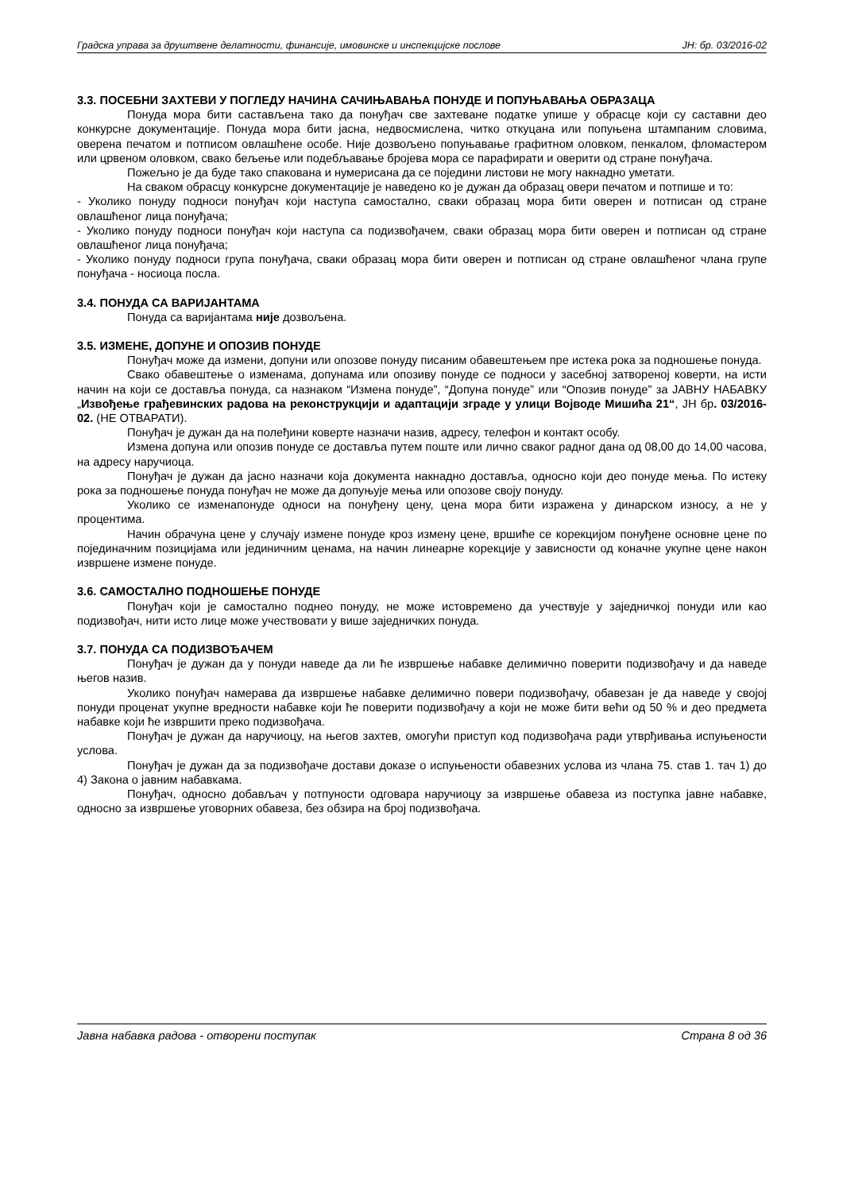Градска управа за друштвене делатности, финансије, имовинске и инспекцијске послове ЈН: бр. 03/2016-02
3.3. ПОСЕБНИ ЗАХТЕВИ У ПОГЛЕДУ НАЧИНА САЧИЊАВАЊА ПОНУДЕ И ПОПУЊАВАЊА ОБРАЗАЦА
Понуда мора бити састављена тако да понуђач све захтеване податке упише у обрасце који су саставни део конкурсне документације. Понуда мора бити јасна, недвосмислена, читко откуцана или попуњена штампаним словима, оверена печатом и потписом овлашћене особе. Није дозвољено попуњавање графитном оловком, пенкалом, фломастером или црвеном оловком, свако бељење или подебљавање бројева мора се парафирати и оверити од стране понуђача.
Пожељно је да буде тако спакована и нумерисана да се поједини листови не могу накнадно уметати.
На сваком обрасцу конкурсне документације је наведено ко је дужан да образац овери печатом и потпише и то:
- Уколико понуду подноси понуђач који наступа самостално, сваки образац мора бити оверен и потписан од стране овлашћеног лица понуђача;
- Уколико понуду подноси понуђач који наступа са подизвођачем, сваки образац мора бити оверен и потписан од стране овлашћеног лица понуђача;
- Уколико понуду подноси група понуђача, сваки образац мора бити оверен и потписан од стране овлашћеног члана групе понуђача - носиоца посла.
3.4. ПОНУДА СА ВАРИЈАНТАМА
Понуда са варијантама није дозвољена.
3.5. ИЗМЕНЕ, ДОПУНЕ И ОПОЗИВ ПОНУДЕ
Понуђач може да измени, допуни или опозове понуду писаним обавештењем пре истека рока за подношење понуда.
Свако обавештење о изменама, допунама или опозиву понуде се подноси у засебној затвореној коверти, на исти начин на који се доставља понуда, са назнаком “Измена понуде”, “Допуна понуде” или “Опозив понуде” за ЈАВНУ НАБАВКУ „Извођење грађевинских радова на реконструкцији и адаптацији зграде у улици Војводе Мишића 21“, ЈН бр. 03/2016-02. (НЕ ОТВАРАТИ).
Понуђач је дужан да на полеђини коверте назначи назив, адресу, телефон и контакт особу.
Измена допуна или опозив понуде се доставља путем поште или лично сваког радног дана од 08,00 до 14,00 часова, на адресу наручиоца.
Понуђач је дужан да јасно назначи која документа накнадно доставља, односно који део понуде мења. По истеку рока за подношење понуда понуђач не може да допуњује мења или опозове своју понуду.
Уколико се изменапонуде односи на понуђену цену, цена мора бити изражена у динарском износу, а не у процентима.
Начин обрачуна цене у случају измене понуде кроз измену цене, вршиће се корекцијом понуђене основне цене по појединачним позицијама или јединичним ценама, на начин линеарне корекције у зависности од коначне укупне цене након извршене измене понуде.
3.6. САМОСТАЛНО ПОДНОШЕЊЕ ПОНУДЕ
Понуђач који је самостално поднео понуду, не може истовремено да учествује у заједничкој понуди или као подизвођач, нити исто лице може учествовати у више заједничких понуда.
3.7. ПОНУДА СА ПОДИЗВОЂАЧЕМ
Понуђач је дужан да у понуди наведе да ли ће извршење набавке делимично поверити подизвођачу и да наведе његов назив.
Уколико понуђач намерава да извршење набавке делимично повери подизвођачу, обавезан је да наведе у својој понуди проценат укупне вредности набавке који ће поверити подизвођачу а који не може бити већи од 50 % и део предмета набавке који ће извршити преко подизвођача.
Понуђач је дужан да наручиоцу, на његов захтев, омогући приступ код подизвођача ради утврђивања испуњености услова.
Понуђач је дужан да за подизвођаче достави доказе о испуњености обавезних услова из члана 75. став 1. тач 1) до 4) Закона о јавним набавкама.
Понуђач, односно добављач у потпуности одговара наручиоцу за извршење обавеза из поступка јавне набавке, односно за извршење уговорних обавеза, без обзира на број подизвођача.
Јавна набавка радова - отворени поступак Страна 8 од 36